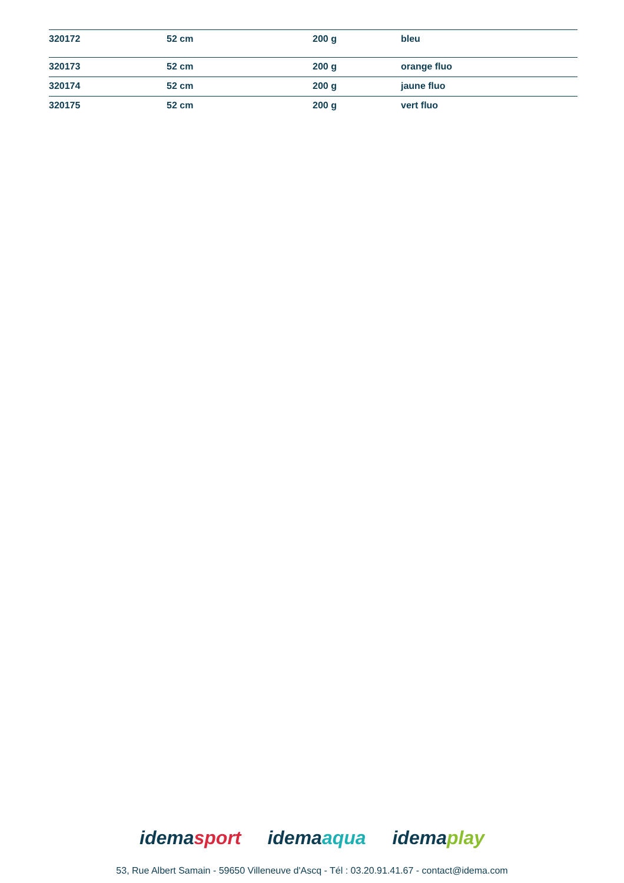| 320172 | 52 cm | 200 g | bleu |
| 320173 | 52 cm | 200 g | orange fluo |
| 320174 | 52 cm | 200 g | jaune fluo |
| 320175 | 52 cm | 200 g | vert fluo |
idemasport idemaaqua idemaplay
53, Rue Albert Samain - 59650 Villeneuve d'Ascq - Tél : 03.20.91.41.67 - contact@idema.com